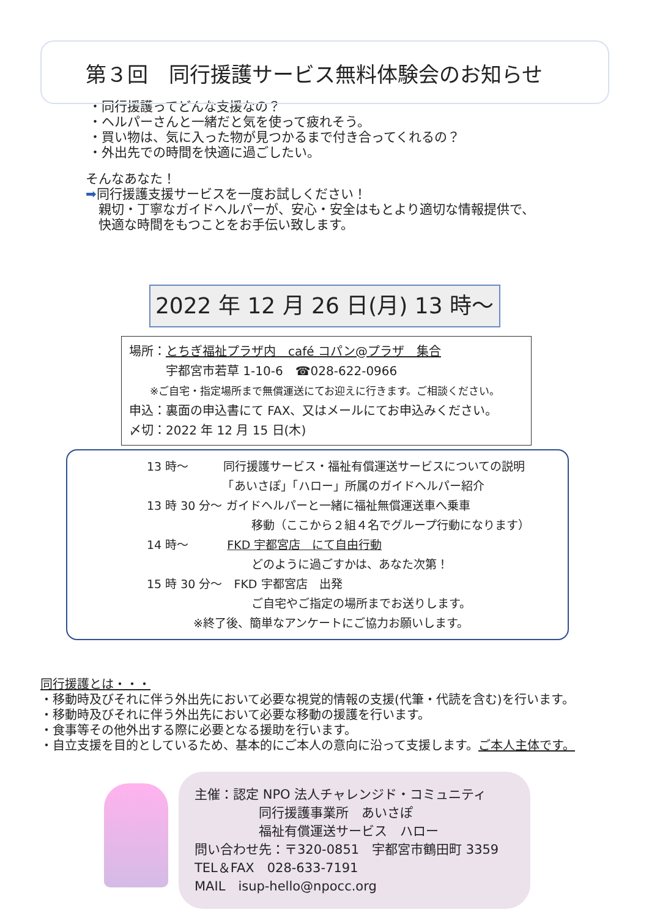第３回　同行援護サービス無料体験会のお知らせ
・同行援護ってどんな支援なの？
・ヘルパーさんと一緒だと気を使って疲れそう。
・買い物は、気に入った物が見つかるまで付き合ってくれるの？
・外出先での時間を快適に過ごしたい。
そんなあなた！
➡同行援護支援サービスを一度お試しください！
　親切・丁寧なガイドヘルパーが、安心・安全はもとより適切な情報提供で、
　快適な時間をもつことをお手伝い致します。
2022 年 12 月 26 日(月) 13 時～
場所：とちぎ福祉プラザ内　café コパン@プラザ　集合
　　　宇都宮市若草 1-10-6　☎028-622-0966
　　※ご自宅・指定場所まで無償運送にてお迎えに行きます。ご相談ください。
申込：裏面の申込書にて FAX、又はメールにてお申込みください。
〆切：2022 年 12 月 15 日(木)
13 時～　　　同行援護サービス・福祉有償運送サービスについての説明
　　　　　　　「あいさぽ」「ハロー」所属のガイドヘルパー紹介
13 時 30 分～ ガイドヘルパーと一緒に福祉無償運送車へ乗車
　　　　　　　　　移動（ここから２組４名でグループ行動になります）
14 時～　　　 FKD 宇都宮店　にて自由行動
　　　　　　　　　どのように過ごすかは、あなた次第！
15 時 30 分～　FKD 宇都宮店　出発
　　　　　　　　　ご自宅やご指定の場所までお送りします。
　　　　※終了後、簡単なアンケートにご協力お願いします。
同行援護とは・・・
・移動時及びそれに伴う外出先において必要な視覚的情報の支援(代筆・代読を含む)を行います。
・移動時及びそれに伴う外出先において必要な移動の援護を行います。
・食事等その他外出する際に必要となる援助を行います。
・自立支援を目的としているため、基本的にご本人の意向に沿って支援します。ご本人主体です。
主催：認定 NPO 法人チャレンジド・コミュニティ
　　　　　同行援護事業所　あいさぽ
　　　　　福祉有償運送サービス　ハロー
問い合わせ先：〒320-0851　宇都宮市鶴田町 3359
TEL＆FAX　028-633-7191
MAIL　isup-hello@npocc.org